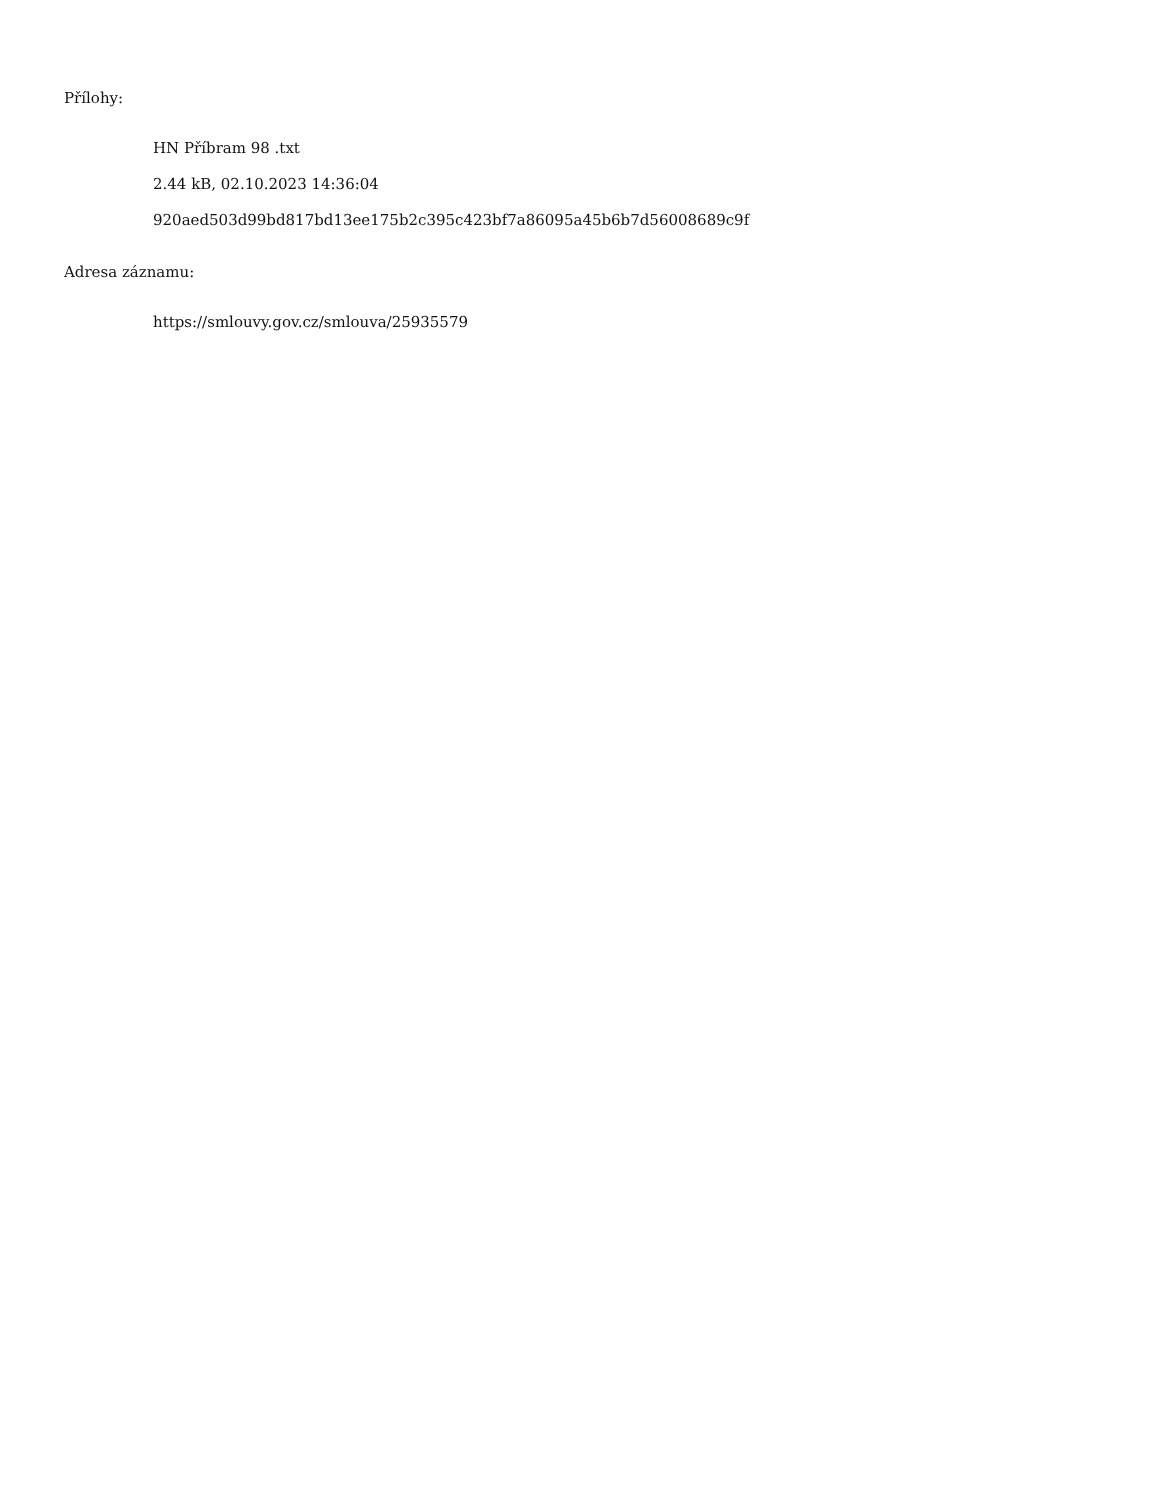Přílohy:
HN Příbram 98 .txt
2.44 kB, 02.10.2023 14:36:04
920aed503d99bd817bd13ee175b2c395c423bf7a86095a45b6b7d56008689c9f
Adresa záznamu:
https://smlouvy.gov.cz/smlouva/25935579